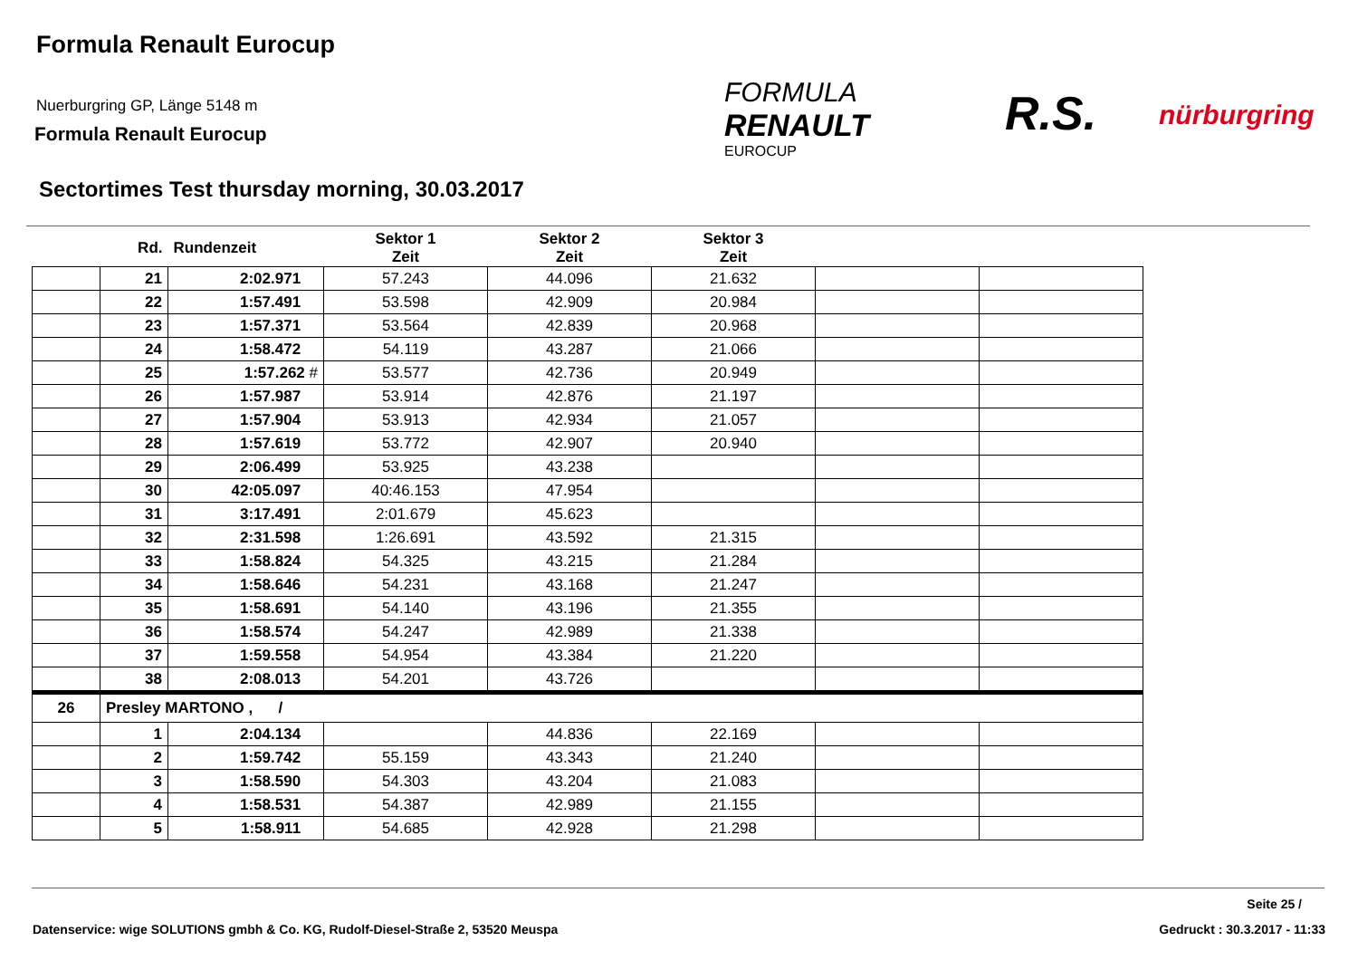Formula Renault Eurocup
Nuerburgring GP, Länge 5148 m
Formula Renault Eurocup
FORMULA
RENAULT
EUROCUP
R.S. nürburgring
Sectortimes Test thursday morning, 30.03.2017
| | Rd. | Rundenzeit | Sektor 1 Zeit | Sektor 2 Zeit | Sektor 3 Zeit | | |
| --- | --- | --- | --- | --- | --- | --- | --- |
| | 21 | 2:02.971 | 57.243 | 44.096 | 21.632 | | |
| | 22 | 1:57.491 | 53.598 | 42.909 | 20.984 | | |
| | 23 | 1:57.371 | 53.564 | 42.839 | 20.968 | | |
| | 24 | 1:58.472 | 54.119 | 43.287 | 21.066 | | |
| | 25 | 1:57.262 # | 53.577 | 42.736 | 20.949 | | |
| | 26 | 1:57.987 | 53.914 | 42.876 | 21.197 | | |
| | 27 | 1:57.904 | 53.913 | 42.934 | 21.057 | | |
| | 28 | 1:57.619 | 53.772 | 42.907 | 20.940 | | |
| | 29 | 2:06.499 | 53.925 | 43.238 | | | |
| | 30 | 42:05.097 | 40:46.153 | 47.954 | | | |
| | 31 | 3:17.491 | 2:01.679 | 45.623 | | | |
| | 32 | 2:31.598 | 1:26.691 | 43.592 | 21.315 | | |
| | 33 | 1:58.824 | 54.325 | 43.215 | 21.284 | | |
| | 34 | 1:58.646 | 54.231 | 43.168 | 21.247 | | |
| | 35 | 1:58.691 | 54.140 | 43.196 | 21.355 | | |
| | 36 | 1:58.574 | 54.247 | 42.989 | 21.338 | | |
| | 37 | 1:59.558 | 54.954 | 43.384 | 21.220 | | |
| | 38 | 2:08.013 | 54.201 | 43.726 | | | |
| 26 | Presley MARTONO , / | | | | | | |
| | 1 | 2:04.134 | | 44.836 | 22.169 | | |
| | 2 | 1:59.742 | 55.159 | 43.343 | 21.240 | | |
| | 3 | 1:58.590 | 54.303 | 43.204 | 21.083 | | |
| | 4 | 1:58.531 | 54.387 | 42.989 | 21.155 | | |
| | 5 | 1:58.911 | 54.685 | 42.928 | 21.298 | | |
Seite 25 /
Datenservice: wige SOLUTIONS gmbh & Co. KG, Rudolf-Diesel-Straße 2, 53520 Meuspa
Gedruckt : 30.3.2017 - 11:33